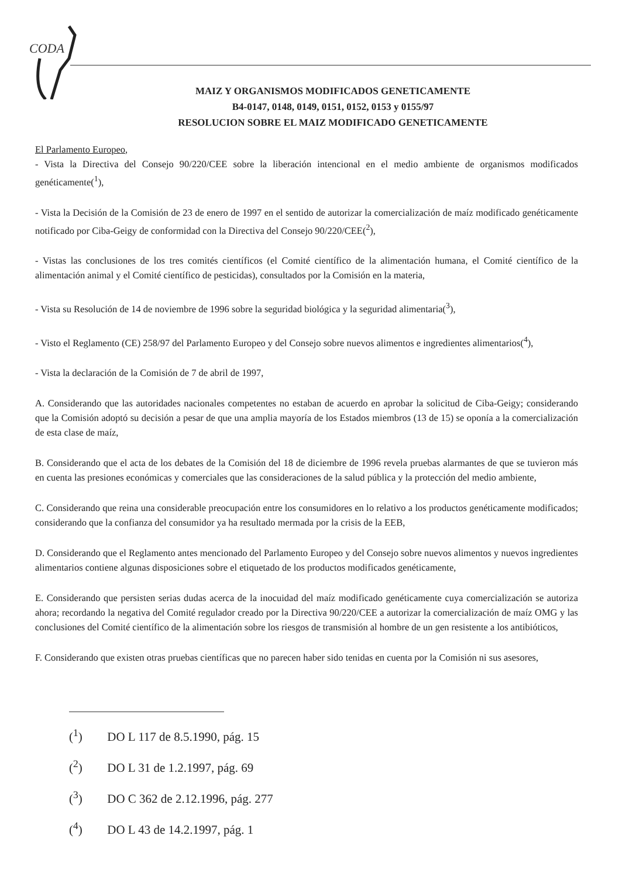CODA
MAIZ Y ORGANISMOS MODIFICADOS GENETICAMENTE
B4-0147, 0148, 0149, 0151, 0152, 0153 y 0155/97
RESOLUCION SOBRE EL MAIZ MODIFICADO GENETICAMENTE
El Parlamento Europeo,
- Vista la Directiva del Consejo 90/220/CEE sobre la liberación intencional en el medio ambiente de organismos modificados genéticamente(<sup>1</sup>),
- Vista la Decisión de la Comisión de 23 de enero de 1997 en el sentido de autorizar la comercialización de maíz modificado genéticamente notificado por Ciba-Geigy de conformidad con la Directiva del Consejo 90/220/CEE(<sup>2</sup>),
- Vistas las conclusiones de los tres comités científicos (el Comité científico de la alimentación humana, el Comité científico de la alimentación animal y el Comité científico de pesticidas), consultados por la Comisión en la materia,
- Vista su Resolución de 14 de noviembre de 1996 sobre la seguridad biológica y la seguridad alimentaria(<sup>3</sup>),
- Visto el Reglamento (CE) 258/97 del Parlamento Europeo y del Consejo sobre nuevos alimentos e ingredientes alimentarios(<sup>4</sup>),
- Vista la declaración de la Comisión de 7 de abril de 1997,
A. Considerando que las autoridades nacionales competentes no estaban de acuerdo en aprobar la solicitud de Ciba-Geigy; considerando que la Comisión adoptó su decisión a pesar de que una amplia mayoría de los Estados miembros (13 de 15) se oponía a la comercialización de esta clase de maíz,
B. Considerando que el acta de los debates de la Comisión del 18 de diciembre de 1996 revela pruebas alarmantes de que se tuvieron más en cuenta las presiones económicas y comerciales que las consideraciones de la salud pública y la protección del medio ambiente,
C. Considerando que reina una considerable preocupación entre los consumidores en lo relativo a los productos genéticamente modificados; considerando que la confianza del consumidor ya ha resultado mermada por la crisis de la EEB,
D. Considerando que el Reglamento antes mencionado del Parlamento Europeo y del Consejo sobre nuevos alimentos y nuevos ingredientes alimentarios contiene algunas disposiciones sobre el etiquetado de los productos modificados genéticamente,
E. Considerando que persisten serias dudas acerca de la inocuidad del maíz modificado genéticamente cuya comercialización se autoriza ahora; recordando la negativa del Comité regulador creado por la Directiva 90/220/CEE a autorizar la comercialización de maíz OMG y las conclusiones del Comité científico de la alimentación sobre los riesgos de transmisión al hombre de un gen resistente a los antibióticos,
F. Considerando que existen otras pruebas científicas que no parecen haber sido tenidas en cuenta por la Comisión ni sus asesores,
(<sup>1</sup>) DO L 117 de 8.5.1990, pág. 15
(<sup>2</sup>) DO L 31 de 1.2.1997, pág. 69
(<sup>3</sup>) DO C 362 de 2.12.1996, pág. 277
(<sup>4</sup>) DO L 43 de 14.2.1997, pág. 1